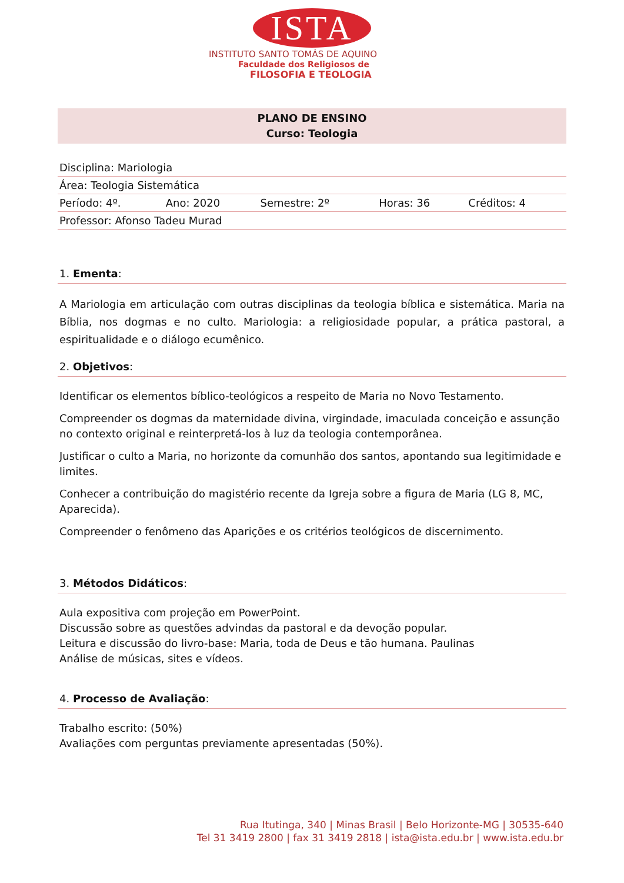ISTA
INSTITUTO SANTO TOMÁS DE AQUINO
Faculdade dos Religiosos de
FILOSOFIA E TEOLOGIA
PLANO DE ENSINO
Curso: Teologia
| Disciplina: Mariologia | | | | |
| Área: Teologia Sistemática | | | | |
| Período: 4º. | Ano: 2020 | Semestre: 2º | Horas: 36 | Créditos: 4 |
| Professor: Afonso Tadeu Murad | | | | |
1. Ementa:
A Mariologia em articulação com outras disciplinas da teologia bíblica e sistemática. Maria na Bíblia, nos dogmas e no culto. Mariologia: a religiosidade popular, a prática pastoral, a espiritualidade e o diálogo ecumênico.
2. Objetivos:
Identificar os elementos bíblico-teológicos a respeito de Maria no Novo Testamento.
Compreender os dogmas da maternidade divina, virgindade, imaculada conceição e assunção no contexto original e reinterpretá-los à luz da teologia contemporânea.
Justificar o culto a Maria, no horizonte da comunhão dos santos, apontando sua legitimidade e limites.
Conhecer a contribuição do magistério recente da Igreja sobre a figura de Maria (LG 8, MC, Aparecida).
Compreender o fenômeno das Aparições e os critérios teológicos de discernimento.
3. Métodos Didáticos:
Aula expositiva com projeção em PowerPoint.
Discussão sobre as questões advindas da pastoral e da devoção popular.
Leitura e discussão do livro-base: Maria, toda de Deus e tão humana. Paulinas
Análise de músicas, sites e vídeos.
4. Processo de Avaliação:
Trabalho escrito: (50%)
Avaliações com perguntas previamente apresentadas (50%).
Rua Itutinga, 340 | Minas Brasil | Belo Horizonte-MG | 30535-640
Tel 31 3419 2800 | fax 31 3419 2818 | ista@ista.edu.br | www.ista.edu.br